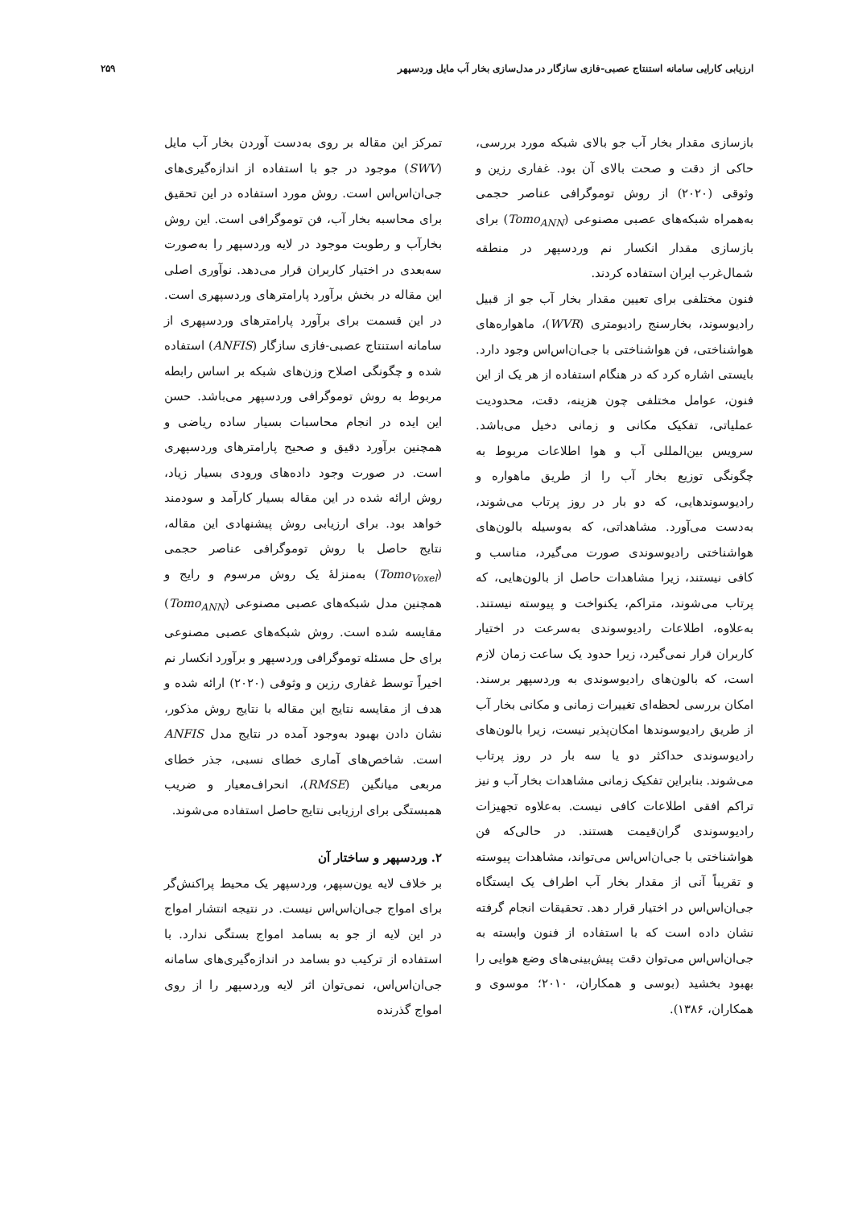ارزیابی کارایی سامانه استنتاج عصبی-فازی سازگار در مدل‌سازی بخار آب مایل وردسپهر ۲۵۹
بازسازی مقدار بخار آب جو بالای شبکه مورد بررسی، حاکی از دقت و صحت بالای آن بود. غفاری رزین و وثوقی (۲۰۲۰) از روش توموگرافی عناصر حجمی به‌همراه شبکه‌های عصبی مصنوعی (Tomo<sub>ANN</sub>) برای بازسازی مقدار انکسار نم وردسپهر در منطقه شمال‌غرب ایران استفاده کردند.
فنون مختلفی برای تعیین مقدار بخار آب جو از قبیل رادیوسوند، بخارسنج رادیومتری (WVR)، ماهواره‌های هواشناختی، فن هواشناختی با جی‌ان‌اس‌اس وجود دارد. بایستی اشاره کرد که در هنگام استفاده از هر یک از این فنون، عوامل مختلفی چون هزینه، دقت، محدودیت عملیاتی، تفکیک مکانی و زمانی دخیل می‌باشد. سرویس بین‌المللی آب و هوا اطلاعات مربوط به چگونگی توزیع بخار آب را از طریق ماهواره و رادیوسوندهایی، که دو بار در روز پرتاب می‌شوند، به‌دست می‌آورد. مشاهداتی، که به‌وسیله بالون‌های هواشناختی رادیوسوندی صورت می‌گیرد، مناسب و کافی نیستند، زیرا مشاهدات حاصل از بالون‌هایی، که پرتاب می‌شوند، متراکم، یکنواخت و پیوسته نیستند. به‌علاوه، اطلاعات رادیوسوندی به‌سرعت در اختیار کاربران قرار نمی‌گیرد، زیرا حدود یک ساعت زمان لازم است، که بالون‌های رادیوسوندی به وردسپهر برسند. امکان بررسی لحظه‌ای تغییرات زمانی و مکانی بخار آب از طریق رادیوسوندها امکان‌پذیر نیست، زیرا بالون‌های رادیوسوندی حداکثر دو یا سه بار در روز پرتاب می‌شوند. بنابراین تفکیک زمانی مشاهدات بخار آب و نیز تراکم افقی اطلاعات کافی نیست. به‌علاوه تجهیزات رادیوسوندی گران‌قیمت هستند. در حالی‌که فن هواشناختی با جی‌ان‌اس‌اس می‌تواند، مشاهدات پیوسته و تقریباً آنی از مقدار بخار آب اطراف یک ایستگاه جی‌ان‌اس‌اس در اختیار قرار دهد. تحقیقات انجام گرفته نشان داده است که با استفاده از فنون وابسته به جی‌ان‌اس‌اس می‌توان دقت پیش‌بینی‌های وضع هوایی را بهبود بخشید (بوسی و همکاران، ۲۰۱۰؛ موسوی و همکاران، ۱۳۸۶).
تمرکز این مقاله بر روی به‌دست آوردن بخار آب مایل (SWV) موجود در جو با استفاده از اندازه‌گیری‌های جی‌ان‌اس‌اس است. روش مورد استفاده در این تحقیق برای محاسبه بخار آب، فن توموگرافی است. این روش بخارآب و رطوبت موجود در لایه وردسپهر را به‌صورت سه‌بعدی در اختیار کاربران قرار می‌دهد. نوآوری اصلی این مقاله در بخش برآورد پارامترهای وردسپهری است. در این قسمت برای برآورد پارامترهای وردسپهری از سامانه استنتاج عصبی-فازی سازگار (ANFIS) استفاده شده و چگونگی اصلاح وزن‌های شبکه بر اساس رابطه مربوط به روش توموگرافی وردسپهر می‌باشد. حسن این ایده در انجام محاسبات بسیار ساده ریاضی و همچنین برآورد دقیق و صحیح پارامترهای وردسپهری است. در صورت وجود داده‌های ورودی بسیار زیاد، روش ارائه شده در این مقاله بسیار کارآمد و سودمند خواهد بود. برای ارزیابی روش پیشنهادی این مقاله، نتایج حاصل با روش توموگرافی عناصر حجمی (Tomo<sub>Voxel</sub>) به‌منزلهٔ یک روش مرسوم و رایج و همچنین مدل شبکه‌های عصبی مصنوعی (Tomo<sub>ANN</sub>) مقایسه شده است. روش شبکه‌های عصبی مصنوعی برای حل مسئله توموگرافی وردسپهر و برآورد انکسار نم اخیراً توسط غفاری رزین و وثوقی (۲۰۲۰) ارائه شده و هدف از مقایسه نتایج این مقاله با نتایج روش مذکور، نشان دادن بهبود به‌وجود آمده در نتایج مدل ANFIS است. شاخص‌های آماری خطای نسبی، جذر خطای مربعی میانگین (RMSE)، انحراف‌معیار و ضریب همبستگی برای ارزیابی نتایج حاصل استفاده می‌شوند.
۲. وردسپهر و ساختار آن
بر خلاف لایه یون‌سپهر، وردسپهر یک محیط پراکنش‌گر برای امواج جی‌ان‌اس‌اس نیست. در نتیجه انتشار امواج در این لایه از جو به بسامد امواج بستگی ندارد. با استفاده از ترکیب دو بسامد در اندازه‌گیری‌های سامانه جی‌ان‌اس‌اس، نمی‌توان اثر لایه وردسپهر را از روی امواج گذرنده